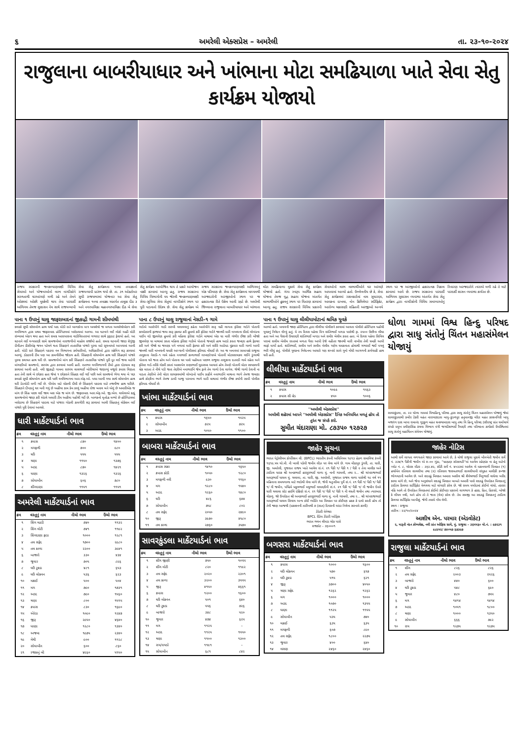૬ અમરેલી એક્સપ્રેસ – અમરેલી તા. ૨૩-૧૦-૨૦૨૪
રાજુલાના બાબરીયાધાર અને ખાંભાના મોટા સમઢિયાળા ખાતે સેવા સેતુ કાર્યક્રમ યોજાયો
રાજય સરકારની જનકલ્યાણલક્ષી વિવિધ સેવાઓ અને યોજનાઓનો લાભ નાગરિકોને સરળતાથી ઘરઆંગણે મળી રહે અને તેમને ઓછામાં ઓછી મુશ્કેલી થાય તેવા પારદર્શી અભિગમ તેમજ સુશાસન નેમ સાથે રાજયવ્યાપી સેવા સેતુ કાર્યક્રમના ૧૦મા તબક્કાનો રાજયવ્યાપી પ્રારંભ થયો છે. તા. ૩૧ ઓક્ટોબર સુધી રાજયભરમાં યોજનાર આ સેવા સેતુ કાર્યક્રમના ૧૦મા તબક્કા અંતર્ગત તાલુકા દીઠ ૩ અને નગરપાલિકા મહાનગરપાલિકા દીઠ બે સેવા સેતુ કાર્યક્રમ આયોજિત થાય તે પ્રકારે આયોજન નક્કી કરવામાં આવ્યુ હતુ. રાજય સરકારના વિવિધ વિભાગોની ૫૫ જેટલી જનકલ્યાણલક્ષી સેવા–સુવિધા સેવા સેતુમાં નાગરિકોને સ્થળ પર પૂરી પાડવાનો ઉદેશ્ય છે. સેવા સેતુ કાર્યક્રમ એ રાજય સરકારના જનકલ્યાણલક્ષી અભિગમનું એક પરિમાણ છે. સેવા સેતુ કાર્યક્રમના માધ્યમથી અરજદારોની અરજીઓનો સ્થળ પર જ હકારાત્મક રીતે ઉકેલ આવી રહ્યો છે. અમરેલી જિલ્લાના રાજુલાના બાબરીયાધાર અને ખાંભાના મોટા સમઢિયાળા મુકામે સેવા સેતુ કાર્યક્રમ યોજાયો હતો. ગંગા સ્વરૂપ આર્થિક સહાય યોજના તેમજ વૃદ્ધ સહાય યોજના અંતર્ગત લાભાર્થીઓને હુકમનું સ્થળ પર વિતરણ કરવામાં આવ્યુ હતુ. રાજય સરકારની વિવિધ પ્રકારની સેવાઓનો લાભ લાભાર્થીઓને ઘર આંગણે આપવામાં આવ્યો હતો. ઉલ્લેખનીય છે કે, સેવા સેતુ કાર્યક્રમમાં રાશનકાર્ડમાં નામ સુધારણા, આવકના દાખલા, નોન ક્રિમિલેયર સર્ટિફિકેટ, આરોગ્ય ચકાસણી સહિતની અરજીઓ અન્વયે સ્થળ પર જ અરજીઓનો હકારાત્મક નિકાલ કરવામાં આવે છે. રાજય સરકારના પારદર્શી અભિગમ સુશાસન વ્યવસ્થા અંતર્ગત સેવા સેતુ કાર્યક્રમ દ્વારા નાગરિકોની વિવિધ સમસ્યાઓનું નિવારણ અરજદારોને ત્વરાએ મળી રહે તે માટે પારદર્શી શાસન વ્યવસ્થા કાર્યરત છે.
પાના ૧ ઉપરનું ચાલુ જાફરાબાદનાં જીકાદ્રી ગામની સીમમાંથી
કલાકો સુધી શોધખોળ હાથ ધર્યા બાદ મોડી રાતે બાળકોના માત્ર અવશેષો જ મળતા અવશેષોએકત્ર કરી વનવિભાગ દ્વારા પ્રથમ જાફરાબાદ હોસ્પિટલમાં ખસેડવામાં આવ્યા. આ ઘટનાને લઈ લોકો અહી મોટી સંખ્યામાં એકત્ર થયા હતા અને સમગ્ર આસપાસના વાડીવિસ્તારમાં ગભરાટ સાથે ફફડાટ ફેલાયો હતો. આ ઘટનાને લઈ વન્યપ્રાણી સામે ગ્રામજનોમાં નારાજગીનો માહોલ સર્જાયો હતો. સમગ્ર ઘટનાની જાણ શેત્રુંજી ડીવીઝન ડીસીએફ જયન પટેલને થતા સિંહણને તાત્કાલિક પાંજરે પુરવા માટે સૂચનાઓ આપવામાં આવી હતી. મોડી રાતે સિંહણને પકડવા વન વિભાગના કર્મચારીઓ, અધિકારીઓ દ્વારા સ્ક્રેનિંગ શરૂ કરવામાં આવ્યું. ડોક્ટરની ટીમ પણ આ કામગીરીમા જોડાય હતી. સિંહણની શોધખોળ હાથ ધરી સિંહણને પાંજરે પુરવા કવાયત હાથ ધરી છે. ગ્રામજનોએ માંગ કરી સિંહણને તાત્કાલિક પાંજરે પુરી દૂર લઈ જવા માટેની માંગણીઓ ગ્રામજનો, સરપંચ દ્વારા કરવામાં આવી હતી. રાતભર વનવિભાગની ટીમો દ્વારા દોડધામ શરૂ કરવામાં આવી હતી. નવી જીકાદ્રી ગામના સરપંચ લાલભાઈ બોરીચાએ જણાવ્યું મજૂરો કપાસ વિણતા હતા તેની સાથે બે છોકરા હતા જેમાં ૧ છોકરાને સિંહણ લઈ ગઈ પછી અમે ગ્રામજનો ભેગા થયા બે ત્રણ કલાકો સુધી શોધખોળ હાથ ધરી પછી વનવિભાગના આર.એફ.ઓ. બધા આવી ગયા સાથે શોધખોળ હાથ ધરી ડેડબોડી મળી ગઈ છે. પીએમ માટે મોકલી દીધી છે સિંહણને પકડવા માટે તજવીજ હાથ ધરીછે. સિંહણને દીપડાનું ઘર બની ગયું છે અહીયા કામ કેમ કરવું અહીયા રોજ બનાવ બને એવું છે અમારીએક જ માંગ છે સિંહ પાછા લઈ જાવ બસ એક જ માંગ છે. જાફરાબાદ આર.એફ.ઓ. જી.એલ. વાઘેલાએ કહ્યું ગ્રામજનોએ જાણ કરી એટલે અમારી ટીમ અહીયા પહોંચી ગઈ છે. બાળકનો મૃતદેહ મળ્યો છે હોસ્પિટલમાં ખસેડાયા છે સિંહણને પકડવા માટે પાંજરા ગોઠવી કામગીરી શરૂ કરવામાં આવી સિંહણનું લોકેશન લઈ પાંજરે પુરી દેવામાં આવશે.
ધારી માર્કેટયાર્ડનાં ભાવ
| ક્રમ | વસ્તુનું નામ | નીચો ભાવ | ઉંચો ભાવ |
| --- | --- | --- | --- |
| ૧ | કપાસ | ૮૭૦ | ૧૪૦૦ |
| ૨ | મગફળી | ૭૦૦ | ૯૮૦ |
| ૩ | ઘઉં | ૫૫૫ | ૫૫૫ |
| ૪ | ચણા | ૧૧૫૦ | ૧૩૭૬ |
| ૫ | અડદ | ૮૭૦ | ૧૪૨૧ |
| ૬ | ધાણા | ૧૩૨૬ | ૧૩૨૬ |
| ૭ | સોયાબીન | ૬૦૬ | ૭૮૦ |
| ૮ | શીંગદાણા | ૧૧૫૧ | ૧૧૫૧ |
અમરેલી માર્કેટયાર્ડનાં ભાવ
| ક્રમ | વસ્તુનું નામ | નીચો ભાવ | ઉંચો ભાવ |
| --- | --- | --- | --- |
| ૧ | શિંગ મઠડી | ૭૪૦ | ૧૧૩૨ |
| ૨ | શિંગ મોટી | ૭૪૧ | ૧૧૯૨ |
| ૩ | શિંગદાણા ફાડા | ૧૦૦૦ | ૧૨૮૧ |
| ૪ | તલ સફેદ | ૧૭૦૦ | ૨૯૮૦ |
| ૫ | તલ કાળા | ૨૨૦૦ | ૩૯૪૧ |
| ૬ | બાજરો | ૩૩૦ | ૪૩૪ |
| ૭ | જુવાર | ૭૦૫ | ૮૯૬ |
| ૮ | ઘઉં ટુકડા | ૪૮૧ | ૬૫૩ |
| ૯ | ઘઉં લોકવન | ૫૩૬ | ૬૨૩ |
| ૧૦ | મકાઈ | ૫૦૦ | ૫૦૪ |
| ૧૧ | મગ | ૭૯૦ | ૧૭૩૧ |
| ૧૨ | અડદ | ૭૯૦ | ૧૫૬૦ |
| ૧૩ | ચણા | ૮૦૦ | ૧૫૧૫ |
| ૧૪ | કપાસ | ૮૩૦ | ૧૬૯૦ |
| ૧૫ | એરંડા | ૧૦૯૦ | ૧૨૪૭ |
| ૧૬ | જીરૂ | ૨૯૫૦ | ૪૬૪૦ |
| ૧૭ | ધાણા | ૧૨૮૦ | ૧૩૪૦ |
| ૧૮ | અજમા | ૧૯૭૫ | ૨૩૪૦ |
| ૧૯ | મેથી | ૯૦૦ | ૧૧૨૮ |
| ૨૦ | સોયાબીન | ૬૦૦ | ૮૬૦ |
| ૨૧ | રજકાનું બી | ૪૯૬૦ | ૫૧૫૦ |
પાના ૮ ઉપરનું ચાલુ રાજુલાનાં નેસડી–૧ ગામે
ગાર્ડએ આરોપીને ગાડી સરખી ચલાવવાનું કહેતા આરોપીને સારૂ નહી લાગતા ફોરેસ્ટ ગાર્ડને પોતાની કાયદેસરની ફરજમાં જવા સારૂ રૂકાવટ કરી હુમલો કરી ફોરેસ્ટ ગાર્ડને જાનથી મારી નાખવાના ઈરાદે લોખંડના પાઈપ વડે જીવલેણ હુમલો કરી મહિલા ફોરેસ્ટ ગાર્ડને માથામાં એક ઘા મારી ગંભીર ઈજા કરી બીજો જીવલેણ ઘા માથામાં કરતા મહિલા ફોરેસ્ટ ગાર્ડએ પોતાનો જમણો હાથ આડો કરતા જમણા હાથે ફેક્ચર કરી અને ત્રીજો ઘા જમણા પગે નળામાં મારી ફેકચર કરી અને શરીરે આડેધડ મુંઢમાર મારી ગાળો આપી જાનથી મારી નાખવાની ધમકી આપ્યાની પોલીસમાં ફરિયાદ નોંધાઈ છે. આ જ બનાવમાં સામાપક્ષે રાજુલા તાલુકાના નેસડી–૧ ગામે રહેતા નનાભાઈ કાળાભાઈ લાખણોત્રાએ પોતાની મોટરસાયકલ લઈને ડુંગરથી પોતાના ઘરે જતા હોય અને પોતાના ઘર પાસે પહોંચતા પાછળ રાજુલા તાલુકાના દાતરડી ગામે રહેતા અને ફોરેસ્ટ ગાર્ડ તરીકે નોકરી કરતાં આશાબેન રાણાભાઈ ચુડાસમા આવતાં હોય તેમણે પોતાની મોટર સાયકલની બ્રેક મારતા તે નીચે પડી જતા તેણીએ નનાભાઈને જેમ ફાવે તેમ ગાળો દેવા લાગેલ. જેથી ગાળો દેવાની ના પાડતા તેણીએ તેની મોટર સાયકલમાંથી લોખંડનો પાઈપ કાઢીને નનાભાઈને માથાના ભાગે તેમજ જમણા હાથે કોણીના ભાગે તેમજ ડાબી બાજુ પડખાના ભાગે મારી માથામાં ગંભીર ઈજા કર્યાની સામી પોલીસ ફરિયાદ નોંધાઈ છે.
ખાંભા માર્કેટયાર્ડનાં ભાવ
| ક્રમ | વસ્તુનું નામ | નીચો ભાવ | ઉંચો ભાવ |
| --- | --- | --- | --- |
| ૧ | કપાસ | ૧૬૫૦ | ૧૫૨૫ |
| ૨ | સોયાબીન | ૭૨૫ | ૭૨૫ |
| ૩ | અડદ | ૧૦૫૦ | ૧૧૦૦ |
બાબરા માર્કેટયાર્ડનાં ભાવ
| ક્રમ | વસ્તુનું નામ | નીચો ભાવ | ઉંચો ભાવ |
| --- | --- | --- | --- |
| ૧ | કપાસ સંકર | ૧૪૧૦ | ૧૬૫૦ |
| ૨ | કપાસ કોડી | ૧૦૫૦ | ૧૨૮૦ |
| ૩ | મગફળી નવી | ૯૩૦ | ૧૧૬૦ |
| ૪ | મગ | ૧૨૮૦ | ૧૫૪૦ |
| ૫ | અડદ | ૧૨૬૦ | ૧૪૮૦ |
| ૬ | ઘઉં | ૪૮૬ | ૬૪૪ |
| ૭ | સોયાબીન | ૭૫૮ | ૮૦૨ |
| ૮ | તલ સફેદ | ૨૦૫૦ | ૨૪૯૦ |
| ૧૦ | જીરૂ | ૩૯૭૦ | ૪૫૮૦ |
| ૧૧ | તલ કાળા | ૨૭૬૦ | ૩૫૭૦ |
સાવરકુંડલા માર્કેટયાર્ડનાં ભાવ
| ક્રમ | વસ્તુનું નામ | નીચો ભાવ | ઉંચો ભાવ |
| --- | --- | --- | --- |
| ૧ | શીંગ જીણી | ૭૫૦ | ૧૦૫૫ |
| ૨ | શીંગ મોટી | ૮૨૦ | ૧૧૯૨ |
| ૩ | તલ સફેદ | ૨૦૨૦ | ૨૩૦૧ |
| ૪ | તલ કાળા | ૩૨૦૦ | ૩૫૫૫ |
| ૫ | જીરૂ | ૪૧૫૦ | ૪૬૬૧ |
| ૬ | કપાસ | ૧૨૦૦ | ૧૬૦૦ |
| ૭ | ઘઉં લોકવન | ૫૦૧ | ૬૪૦ |
| ૮ | ઘઉં ટુકડા | ૫૫૬ | ૭૨૬ |
| ૯ | બાજરો | ૩૪૮ | ૫૨૦ |
| ૧૦ | જુવાર | ૪૭૪ | ૬૨૫ |
| ૧૧ | મગ | ૧૧૨૫ | – |
| ૧૨ | અડદ | ૧૧૨૫ | ૧૫૫૦ |
| ૧૩ | ચણા | ૧૧૦૦ | ૧૩૦૦ |
| ૧૪ | રાય/રાયડો | ૧૧૯૧ | – |
| ૧૫ | સોયાબીન | ૬૮૧ | ૮૪૨ |
પાના ૧ ઉપરનું ચાલુ લીલીયામોટાનાં શ્રમિક યુવકે
આવ્યો હતો. બનાવની જાણ હોસ્પિટલ દ્વારા લીલીયા પોલીસને કરવામાં આવતા પોલીસે હોસ્પિટલ પહોંચી યુવકનું નિવેદન નોંધ્યું હતું. મે ૨૫ દિવસ પહેલા મિત્ર શાંતિભાઈ બગડા પાસેથી રૂા. ૨૫૦૦ ઉછીના લીધા હતા અને આ પૈસાની ઉઘરાણી શાંતિભાઈ બગડા અને સમીર બેલીમ કરતા હતા. બે દિવસ પહેલા સિવિલ પરામાં સલીમ બેલીમ રસ્તામાં મળતા પૈસા આપી દેજે નહીતર જાનથી મારી નાખીસ તેવી ધમકી આપી લાફો માર્યો હતો. શાંતિભાઈ, સલીમ અને સલીમ બેલીમ ત્રણેય ધમકાવતા હોવાથી ગભરાઈ જઈ પગલું ભરી લીધું હતું. પોલીસે યુવકના નિવેદનના આધારે ત્રણ શખ્સો સામે ગુનો નોંધી આગળની કાર્યવાહી હાથ ધરી હતી.
લીલીયા માર્કેટયાર્ડનાં ભાવ
| ક્રમ | વસ્તુનું નામ | નીચો ભાવ | ઉંચો ભાવ |
| --- | --- | --- | --- |
| ૧ | કપાસ | ૧૦૯૯ | ૧૫૬૩ |
| ૨ | કપાસ સી ગ્રેડ | ૪૫૦ | ૧૦૦૬ |
''અમરેલી એક્સપ્રેસ''
અમરેલી શહેરમાં આપને ''અમરેલી એક્સપ્રેસ'' દૈનિક અનિયમિત મળતું હોય તો તુરંત જ સંપર્ક કરો.
સુમીત ચંદારાણા મો. ૮૭૩૫૦ ૧૨૭૨૭
જાહેર સુચના
ભારત પેટ્રોલીયમ કોર્પોરેશન લી. (BPCL) ભારતીય કંપની અધિનિયમ ૧૯૧૩ હેઠળ સમાવિષ્ટ કંપની ૧૬૧૯.૫૫ ચો.મી. ની ખાલી પડેલી જમીન લીઝ પર લેવા માંગે છે. ગામ મીઠાપુર ડુંગરી, તા. ધારી, જી. અમરેલી, ગુજરાત રાજય ખાતે આવેલ સં.નં. ૨૧ પૈકી ૧/ પૈકી ૧ / પૈકી ૨ તેના માલીક અને ટાઈટલ ધારક શ્રી અનકભાઈ હરસુરભાઈ વાળા મું. નાની ગરમલી, તથા ર... શ્રી ચાંપરાજભાઈ અમરૂભાઈ ધાધલ મું. ચલાલા, તા. ધારી, જી. અમરેલી, ગુજરાત રાજય વાળા પાસેથી ૧૯ વર્ષ ૧૧ મહિનાના સમયગાળા માટે ભાડેથી લેવા માંગે છે, જેની ચતુઃસીમા પુર્વે સં.નં. ૨૧ પૈકી ૧/ પૈકી ૧/ પૈકી ૧/ ની જમીન, પશ્ચિમે પ્રફુલભાઈ મધુભાઈ વાઘાણીની સં.નં. ૨૧ પૈકી ૧/ પૈકી ૧/ ની જમીન ઉત્તરે ધારી ચલાલા સ્ટેટ હાઈવે દક્ષિણે સં.નં. ૨૧ પૈકી ૧/ પૈકી ૧/ પૈકી ૧ ની વધતી જમીન તથા ત્યારબાદ વોકળુ. જો ઉપરોક્ત શ્રી અનકભાઈ હરસુરભાઈ વાળા મું. નાની ગરમલી, તથા ર... શ્રી ચાંપરાજભાઈ અમરૂભાઈ ધાધલ સિવાય અન્ય કોઈ વ્યક્તિ આ મિલકત પર કોઈપણ હકક કે દાવો કરતી હોય તો તેની જાણ આજથી (પ્રકાશનની તારીખથી ૭ (સાત) દિવસની અંદર નિચેના સરનામે કરવી)
ટેરેટરી મેનેજર
BPCL રીટેલ ટેરેટરી ઓફિસ
ભારત ભવન લીમડા ચોક પાસે
રાજકોટ – ૩૬૦૦૦૧
બગસરા માર્કેટયાર્ડનાં ભાવ
| ક્રમ | વસ્તુનું નામ | નીચો ભાવ | ઉંચો ભાવ |
| --- | --- | --- | --- |
| ૧ | કપાસ | ૧૦૦૦ | ૧૬૦૦ |
| ૨ | ઘઉં લોકવન | ૫૭૦ | ૬૧૭ |
| ૩ | ઘઉં ટુકડા | ૫૧૫ | ૬૨૧ |
| ૪ | જીરૂ | ૩૭૦૦ | ૪૦૫૦ |
| ૫ | ચણા સફેદ | ૧૨૬૨ | ૧૨૬૨ |
| ૬ | મગ | ૧૦૦૦ | ૧૦૦૦ |
| ૭ | અડદ | ૧૦૭૦ | ૧૩૫૫ |
| ૮ | ધાણા | ૧૧૨૫ | ૧૧૫૫ |
| ૯ | સોયાબીન | ૫૩૫ | ૭૪૦ |
| ૧૦ | મકાઈ | ૬૩૫ | ૬૩૫ |
| ૧૧ | મગફળી | ૬૦૭ | ૮૯૦ |
| ૧૨ | તલ સફેદ | ૧૮૦૦ | ૨૨૭૫ |
| ૧૩ | જુવાર | ૪૦૦ | ૬૪૦ |
| ૧૪ | લસણ | ૨૪૬૦ | ૨૪૬૦ |
ધોળા ગામમાં વિશ્વ હિન્દુ પરિષદ દ્વારા સાધુ સંતોનું ચિંતન મહાસંમેલન યોજાયું
સાવરકુંડલા, તા. ૨૨ ધોળા ગામમાં વિશ્વહિન્દુ પરિષદ દ્વારા સાધુ સંતોનું ચિંતન મહાસંમેલન યોજાયું જેમાં સાવરકુંડલાથી કબીર ટેકરી મહંત નારાયણદાસ બાપુ–કુંડળપૂર હનુમાનજી મંદિર મહંત કરશનગિરી બાપુ બજરંગ દાસ બાપા રામાનંદ ગુરૂકુળ મહંત ઘનશ્યામદાસ બાપુ તથા વિ હિન્દૂ પરિષદ (સૌરાષ્ટ્ર પ્રાંત ધર્માચાર્ય સંપર્ક પ્રમુખ પ્રવીણસિંહ કંચવા વિભાગ મંત્રી જગદીશભાઈ રૈયાણી તથા પરિષદના કાર્યકરો ઉપસ્થિતમાં સાધુ સંતોનું મહાચિંતન સંમેલન યોજાયું.
જાહેર નોટિસ
આથી સર્વે લાગતા વળગતાને જાણ કરવામાં આવે છે, કે મોજે રાજુલા મુકામે બીનખેતી જમીન સર્વે નં. ૩૩૪/૧ પૈકીની જમીન એ ૪–૦૦ ગુંઠા, ''બ્રાહ્મણ સોસાયટી''માં આવેલ રહેણાંક ના હેતુ માટેનો પ્લોટ નં. ૮, ચોરસ મીટર – ૩૬૨.૪૯, સીટી સર્વે નં. ૪૦૩૩માં આવેલ બે મકાનવાળી મિલકત (૧) હર્ષાબેન રતિલાલ સાવલીયા તથા (૨) રતિલાલ જસમતભાઈ સાવલીયાની સંયુકત માલીકી કબ્જા ભોગવટાની આવેલ છે. અને સદરહું મિલકત અમારા અસીલ શ્રી શૈલેષભાઈ વિનુભાઈ વાઘેલા ખરીદ કરવા માંગે છે, અને જેના અનુસંધાને સદરહું મિલકત બાબતે અમારી પાસે સદરહું ઉપરોકત મિલકતનું ટાઈટલ કિલયર સર્ટીફિકેટ મેળવવા માટે માંગણી કરેલ છે. જો સમય મર્યાદામાં કોઈનો વાંધો, તકરાર નહિં આવે તો ઉપરોકત મિલકતમાં કોઈનો કોઈપણ પ્રકારનો લાગભાગ કે હકક, હિત, હિસ્સો, બોજો કે લીયન નથી, અને હોય તો તે જતા (વેવ) કરેલ છે. તેમ સમજી આ સદરહું મિલકતનું ટાઈટલ કિલયર સર્ટીફિકેટ આપીશું. જેની તમામે નોંધ લેવી.
સ્થળ : રાજુલા
તારીખ : ૨૨/૧૦/૨૦૨૪
આશીષ એન. પરમાર (એડવોકેટ)
૨, મારૂતી નંદન કોમ્પલેક્ષ, નવી પ્રાંત ઓફિસ સામે, મું. રાજુલા – ૩૬૫૫૬૦ મો.નં. : ૯૭૨૩૧ ૯૮૯૫૨/ ૭૪૦૫૭ ૬૭૩૯૭
રાજુલા માર્કેટયાર્ડનાં ભાવ
| ક્રમ | વસ્તુનું નામ | નીચો ભાવ | ઉંચો ભાવ |
| --- | --- | --- | --- |
| ૧ | શીંગ | ૮૨૬ | ૮૨૬ |
| ૨ | તલ સફેદ | ૨૦૦૩ | ૨૫૨૬ |
| ૩ | બાજરો | ૪૪૦ | ૬૦૦ |
| ૪ | ઘઉં ટુકડા | ૫૪૮ | ૬૯૦ |
| ૫ | જુવાર | ૪૮૦ | ૭૫૫ |
| ૬ | મગ | ૧૪૧૪ | ૧૪૧૪ |
| ૭ | અડદ | ૧૦૫૧ | ૧૮૦૦ |
| ૮ | ચણા | ૧૦૦૦ | ૧૩૫૦ |
| ૯ | સોયાબીન | ૬૬૬ | ૭૯૨ |
| ૧૦ | રાય | ૧૨૭૫ | ૧૨૭૫ |